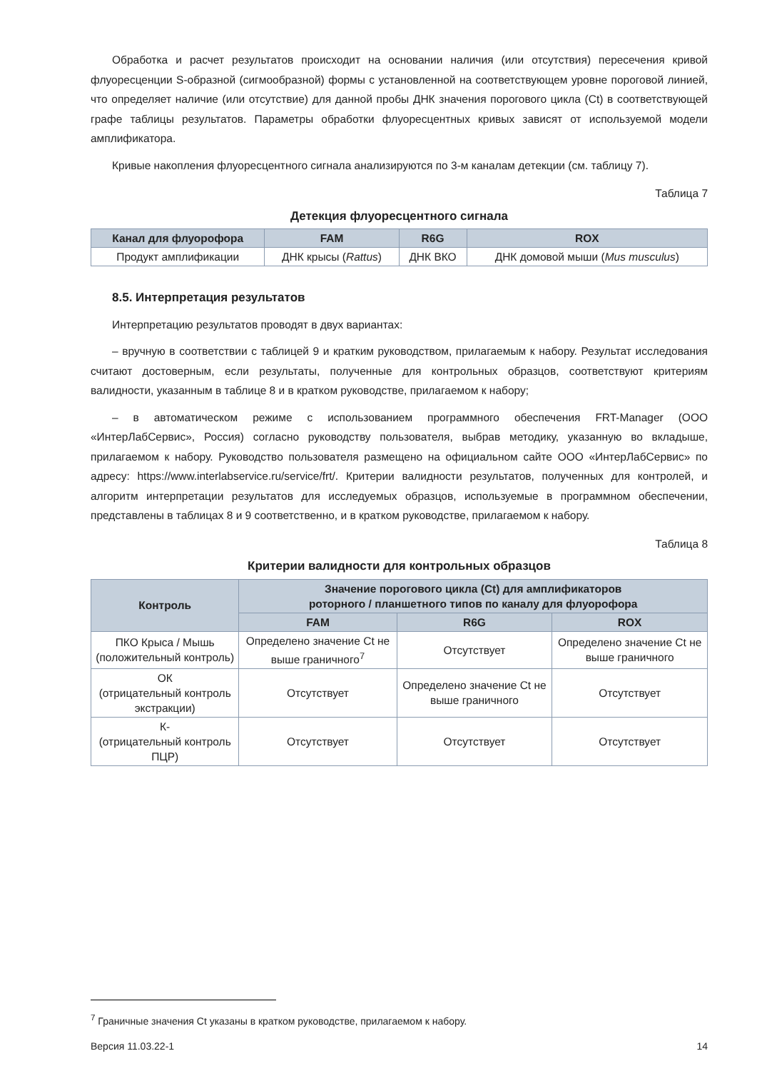Обработка и расчет результатов происходит на основании наличия (или отсутствия) пересечения кривой флуоресценции S-образной (сигмообразной) формы с установленной на соответствующем уровне пороговой линией, что определяет наличие (или отсутствие) для данной пробы ДНК значения порогового цикла (Ct) в соответствующей графе таблицы результатов. Параметры обработки флуоресцентных кривых зависят от используемой модели амплификатора.
Кривые накопления флуоресцентного сигнала анализируются по 3-м каналам детекции (см. таблицу 7).
Таблица 7
Детекция флуоресцентного сигнала
| Канал для флуорофора | FAM | R6G | ROX |
| --- | --- | --- | --- |
| Продукт амплификации | ДНК крысы ( Rattus ) | ДНК ВКО | ДНК домовой мыши ( Mus musculus ) |
8.5. Интерпретация результатов
Интерпретацию результатов проводят в двух вариантах:
– вручную в соответствии с таблицей 9 и кратким руководством, прилагаемым к набору. Результат исследования считают достоверным, если результаты, полученные для контрольных образцов, соответствуют критериям валидности, указанным в таблице 8 и в кратком руководстве, прилагаемом к набору;
– в автоматическом режиме с использованием программного обеспечения FRT-Manager (ООО «ИнтерЛабСервис», Россия) согласно руководству пользователя, выбрав методику, указанную во вкладыше, прилагаемом к набору. Руководство пользователя размещено на официальном сайте ООО «ИнтерЛабСервис» по адресу: https://www.interlabservice.ru/service/frt/. Критерии валидности результатов, полученных для контролей, и алгоритм интерпретации результатов для исследуемых образцов, используемые в программном обеспечении, представлены в таблицах 8 и 9 соответственно, и в кратком руководстве, прилагаемом к набору.
Таблица 8
Критерии валидности для контрольных образцов
| Контроль | Значение порогового цикла (Ct) для амплификаторов роторного / планшетного типов по каналу для флуорофора | | |
| --- | --- | --- | --- |
| | FAM | R6G | ROX |
| ПКО Крыса / Мышь (положительный контроль) | Определено значение Ct не выше граничного<sup>7</sup> | Отсутствует | Определено значение Ct не выше граничного |
| ОК (отрицательный контроль экстракции) | Отсутствует | Определено значение Ct не выше граничного | Отсутствует |
| К- (отрицательный контроль ПЦР) | Отсутствует | Отсутствует | Отсутствует |
<sup>7</sup> Граничные значения Ct указаны в кратком руководстве, прилагаемом к набору.
Версия 11.03.22-1 14